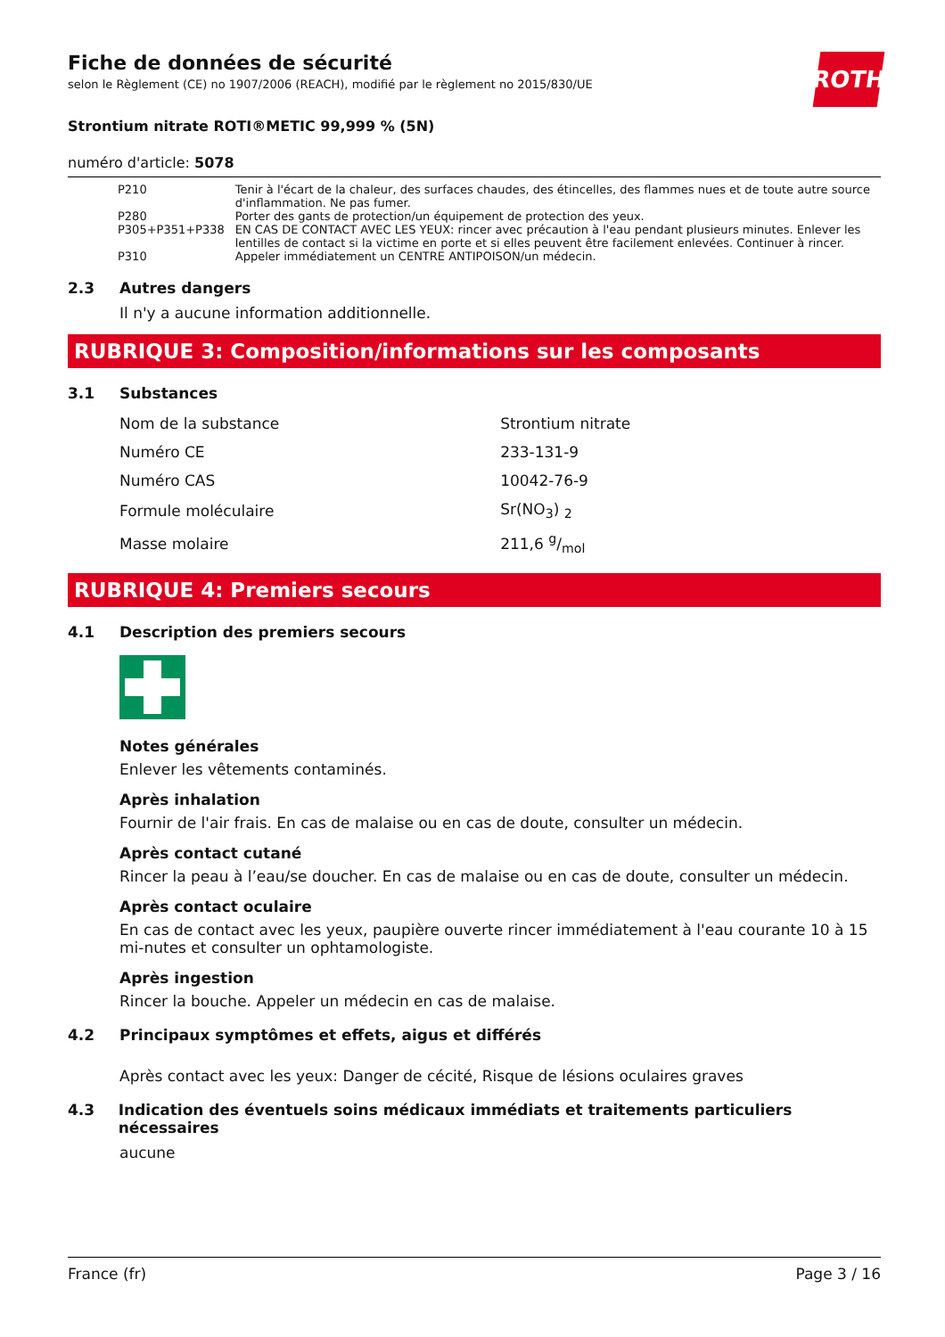Fiche de données de sécurité
selon le Règlement (CE) no 1907/2006 (REACH), modifié par le règlement no 2015/830/UE
ROTH
Strontium nitrate ROTI®METIC 99,999 % (5N)
numéro d'article: 5078
| P210 | Tenir à l'écart de la chaleur, des surfaces chaudes, des étincelles, des flammes nues et de toute autre source d'inflammation. Ne pas fumer. |
| P280 | Porter des gants de protection/un équipement de protection des yeux. |
| P305+P351+P338 | EN CAS DE CONTACT AVEC LES YEUX: rincer avec précaution à l'eau pendant plusieurs minutes. Enlever les lentilles de contact si la victime en porte et si elles peuvent être facilement enlevées. Continuer à rincer. |
| P310 | Appeler immédiatement un CENTRE ANTIPOISON/un médecin. |
2.3 Autres dangers
Il n'y a aucune information additionnelle.
RUBRIQUE 3: Composition/informations sur les composants
3.1 Substances
| Nom de la substance | Strontium nitrate |
| Numéro CE | 233-131-9 |
| Numéro CAS | 10042-76-9 |
| Formule moléculaire | Sr(NO<sub>3</sub>) <sub>2</sub> |
| Masse molaire | 211,6 g/mol |
RUBRIQUE 4: Premiers secours
4.1 Description des premiers secours
Notes générales
Enlever les vêtements contaminés.
Après inhalation
Fournir de l'air frais. En cas de malaise ou en cas de doute, consulter un médecin.
Après contact cutané
Rincer la peau à l’eau/se doucher. En cas de malaise ou en cas de doute, consulter un médecin.
Après contact oculaire
En cas de contact avec les yeux, paupière ouverte rincer immédiatement à l'eau courante 10 à 15 mi-nutes et consulter un ophtamologiste.
Après ingestion
Rincer la bouche. Appeler un médecin en cas de malaise.
4.2 Principaux symptômes et effets, aigus et différés
Après contact avec les yeux: Danger de cécité, Risque de lésions oculaires graves
4.3 Indication des éventuels soins médicaux immédiats et traitements particuliers nécessaires
aucune
France (fr) Page 3 / 16